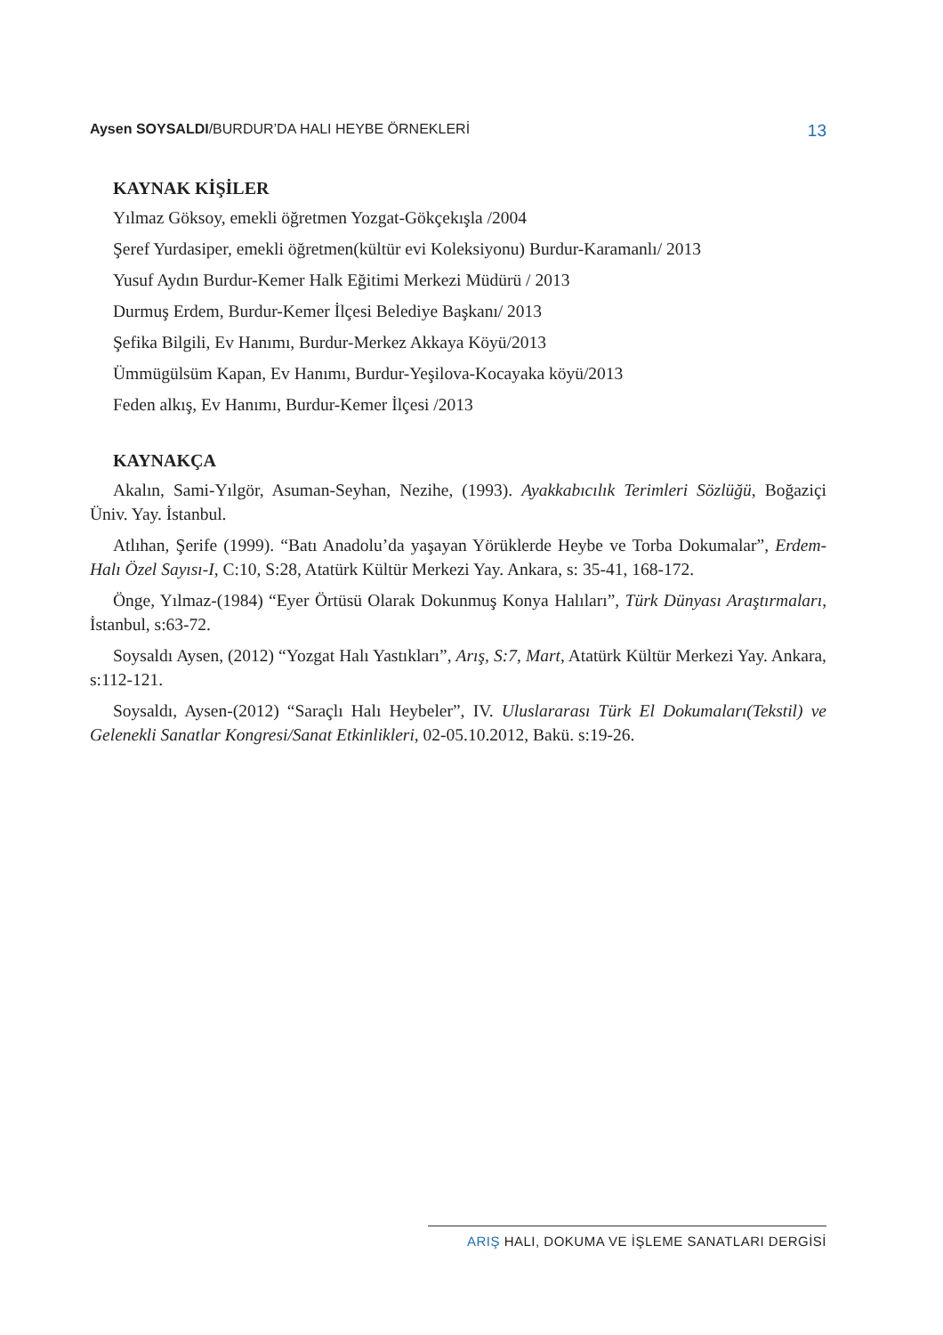Aysen SOYSALDI/BURDUR’DA HALI HEYBE ÖRNEKLERİ
13
KAYNAK KİŞİLER
Yılmaz Göksoy, emekli öğretmen Yozgat-Gökçekışla /2004
Şeref Yurdasiper, emekli öğretmen(kültür evi Koleksiyonu) Burdur-Karamanlı/ 2013
Yusuf Aydın Burdur-Kemer Halk Eğitimi Merkezi Müdürü / 2013
Durmuş Erdem, Burdur-Kemer İlçesi Belediye Başkanı/ 2013
Şefika Bilgili, Ev Hanımı, Burdur-Merkez Akkaya Köyü/2013
Ümmügülsüm Kapan, Ev Hanımı, Burdur-Yeşilova-Kocayaka köyü/2013
Feden alkış, Ev Hanımı, Burdur-Kemer İlçesi /2013
KAYNAKÇA
Akalın, Sami-Yılgör, Asuman-Seyhan, Nezihe, (1993). Ayakkabıcılık Terimleri Sözlüğü, Boğaziçi Üniv. Yay. İstanbul.
Atlıhan, Şerife (1999). “Batı Anadolu’da yaşayan Yörüklerde Heybe ve Torba Dokumalar”, Erdem-Halı Özel Sayısı-I, C:10, S:28, Atatürk Kültür Merkezi Yay. Ankara, s: 35-41, 168-172.
Önge, Yılmaz-(1984) “Eyer Örtüsü Olarak Dokunmuş Konya Halıları”, Türk Dünyası Araştırmaları, İstanbul, s:63-72.
Soysaldı Aysen, (2012) “Yozgat Halı Yastıkları”, Arış, S:7, Mart, Atatürk Kültür Merkezi Yay. Ankara, s:112-121.
Soysaldı, Aysen-(2012) “Saraçlı Halı Heybeler”, IV. Uluslararası Türk El Dokumaları(Tekstil) ve Gelenekli Sanatlar Kongresi/Sanat Etkinlikleri, 02-05.10.2012, Bakü. s:19-26.
ARIŞ HALI, DOKUMA VE İŞLEME SANATLARI DERGİSİ